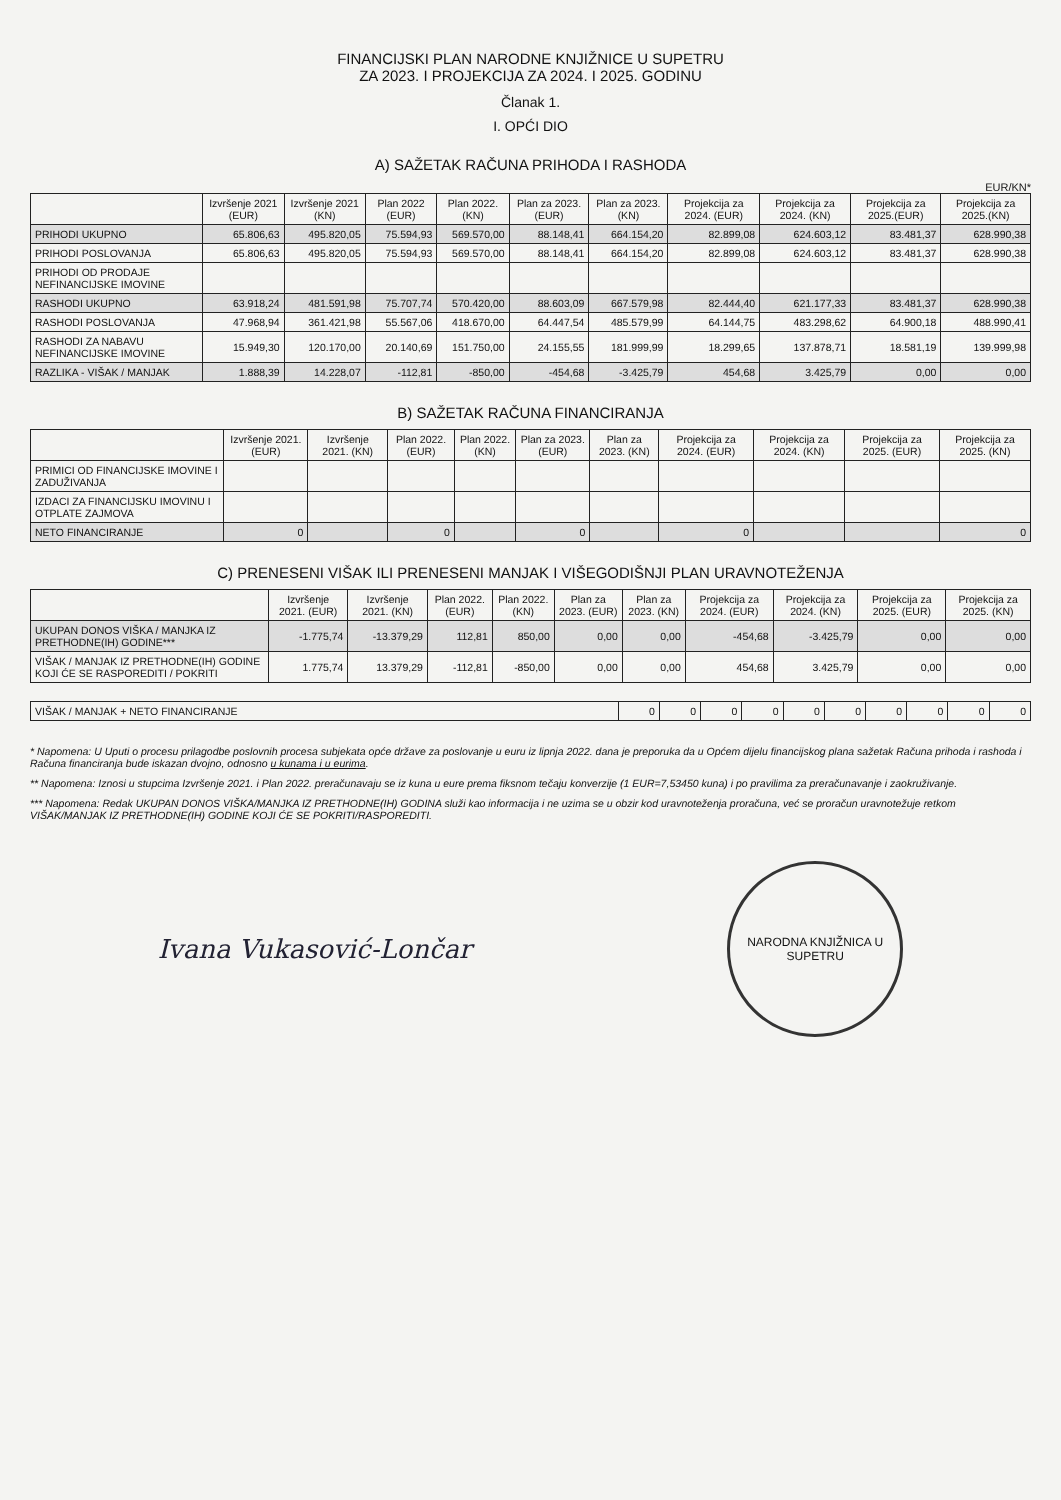FINANCIJSKI PLAN NARODNE KNJIŽNICE U SUPETRU
ZA 2023. I PROJEKCIJA ZA 2024. I 2025. GODINU
Članak 1.
I. OPĆI DIO
A) SAŽETAK RAČUNA PRIHODA I RASHODA
EUR/KN*
| | Izvršenje 2021 (EUR) | Izvršenje 2021 (KN) | Plan 2022 (EUR) | Plan 2022. (KN) | Plan za 2023. (EUR) | Plan za 2023. (KN) | Projekcija za 2024. (EUR) | Projekcija za 2024. (KN) | Projekcija za 2025.(EUR) | Projekcija za 2025.(KN) |
| --- | --- | --- | --- | --- | --- | --- | --- | --- | --- | --- |
| PRIHODI UKUPNO | 65.806,63 | 495.820,05 | 75.594,93 | 569.570,00 | 88.148,41 | 664.154,20 | 82.899,08 | 624.603,12 | 83.481,37 | 628.990,38 |
| PRIHODI POSLOVANJA | 65.806,63 | 495.820,05 | 75.594,93 | 569.570,00 | 88.148,41 | 664.154,20 | 82.899,08 | 624.603,12 | 83.481,37 | 628.990,38 |
| PRIHODI OD PRODAJE NEFINANCIJSKE IMOVINE | | | | | | | | | | |
| RASHODI UKUPNO | 63.918,24 | 481.591,98 | 75.707,74 | 570.420,00 | 88.603,09 | 667.579,98 | 82.444,40 | 621.177,33 | 83.481,37 | 628.990,38 |
| RASHODI POSLOVANJA | 47.968,94 | 361.421,98 | 55.567,06 | 418.670,00 | 64.447,54 | 485.579,99 | 64.144,75 | 483.298,62 | 64.900,18 | 488.990,41 |
| RASHODI ZA NABAVU NEFINANCIJSKE IMOVINE | 15.949,30 | 120.170,00 | 20.140,69 | 151.750,00 | 24.155,55 | 181.999,99 | 18.299,65 | 137.878,71 | 18.581,19 | 139.999,98 |
| RAZLIKA - VIŠAK / MANJAK | 1.888,39 | 14.228,07 | -112,81 | -850,00 | -454,68 | -3.425,79 | 454,68 | 3.425,79 | 0,00 | 0,00 |
B) SAŽETAK RAČUNA FINANCIRANJA
| | Izvršenje 2021. (EUR) | Izvršenje 2021. (KN) | Plan 2022. (EUR) | Plan 2022. (KN) | Plan za 2023. (EUR) | Plan za 2023. (KN) | Projekcija za 2024. (EUR) | Projekcija za 2024. (KN) | Projekcija za 2025. (EUR) | Projekcija za 2025. (KN) |
| --- | --- | --- | --- | --- | --- | --- | --- | --- | --- | --- |
| PRIMICI OD FINANCIJSKE IMOVINE I ZADUŽIVANJA | | | | | | | | | | |
| IZDACI ZA FINANCIJSKU IMOVINU I OTPLATE ZAJMOVA | | | | | | | | | | |
| NETO FINANCIRANJE | 0 | | 0 | | 0 | | 0 | | | 0 |
C) PRENESENI VIŠAK ILI PRENESENI MANJAK I VIŠEGODIŠNJI PLAN URAVNOTEŽENJA
| | Izvršenje 2021. (EUR) | Izvršenje 2021. (KN) | Plan 2022. (EUR) | Plan 2022. (KN) | Plan za 2023. (EUR) | Plan za 2023. (KN) | Projekcija za 2024. (EUR) | Projekcija za 2024. (KN) | Projekcija za 2025. (EUR) | Projekcija za 2025. (KN) |
| --- | --- | --- | --- | --- | --- | --- | --- | --- | --- | --- |
| UKUPAN DONOS VIŠKA / MANJKA IZ PRETHODNE(IH) GODINE*** | -1.775,74 | -13.379,29 | 112,81 | 850,00 | 0,00 | 0,00 | -454,68 | -3.425,79 | 0,00 | 0,00 |
| VIŠAK / MANJAK IZ PRETHODNE(IH) GODINE KOJI ĆE SE RASPOREDITI / POKRITI | 1.775,74 | 13.379,29 | -112,81 | -850,00 | 0,00 | 0,00 | 454,68 | 3.425,79 | 0,00 | 0,00 |
| VIŠAK / MANJAK + NETO FINANCIRANJE | 0 | 0 | 0 | 0 | 0 | 0 | 0 | 0 | 0 | 0 |
* Napomena: U Uputi o procesu prilagodbe poslovnih procesa subjekata opće države za poslovanje u euru iz lipnja 2022. dana je preporuka da u Općem dijelu financijskog plana sažetak Računa prihoda i rashoda i Računa financiranja bude iskazan dvojno, odnosno u kunama i u eurima.
** Napomena: Iznosi u stupcima Izvršenje 2021. i Plan 2022. preračunavaju se iz kuna u eure prema fiksnom tečaju konverzije (1 EUR=7,53450 kuna) i po pravilima za preračunavanje i zaokruživanje.
*** Napomena: Redak UKUPAN DONOS VIŠKA/MANJKA IZ PRETHODNE(IH) GODINA služi kao informacija i ne uzima se u obzir kod uravnoteženja proračuna, već se proračun uravnotežuje retkom VIŠAK/MANJAK IZ PRETHODNE(IH) GODINE KOJI ĆE SE POKRITI/RASPOREDITI.
Ivana Vukasović-Lončar
NARODNA KNJIŽNICA U SUPETRU